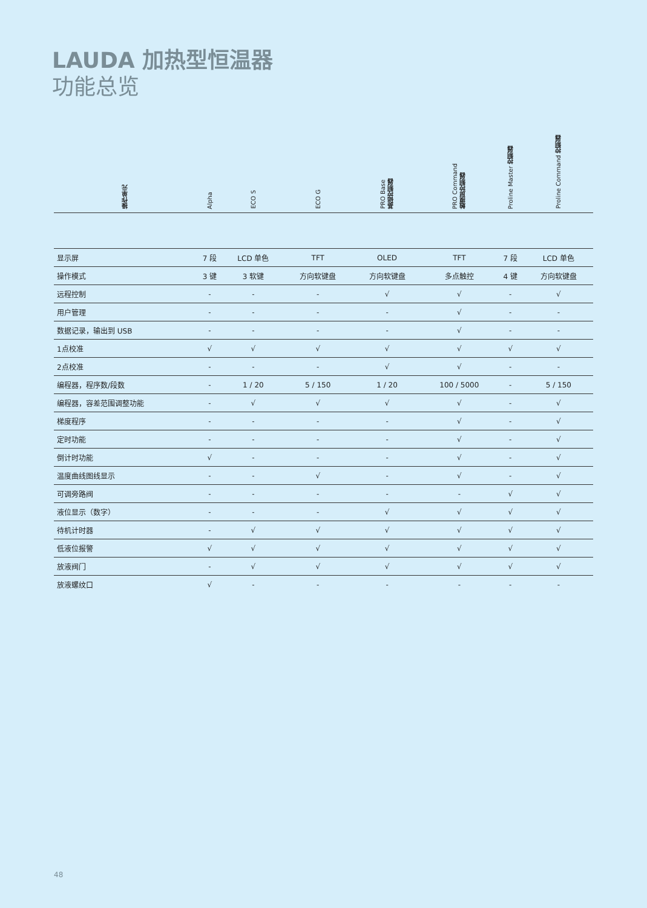LAUDA 加热型恒温器
功能总览
| 操作单元 | Alpha | ECO S | ECO G | PRO Base 基础控制器 | PRO Command 触摸屏控制器 | Proline Master 控制器 | Proline Command 控制器 |
| --- | --- | --- | --- | --- | --- | --- | --- |
| 显示屏 | 7 段 | LCD 单色 | TFT | OLED | TFT | 7 段 | LCD 单色 |
| 操作模式 | 3 键 | 3 软键 | 方向软键盘 | 方向软键盘 | 多点触控 | 4 键 | 方向软键盘 |
| 远程控制 | - | - | - | √ | √ | - | √ |
| 用户管理 | - | - | - | - | √ | - | - |
| 数据记录，输出到 USB | - | - | - | - | √ | - | - |
| 1点校准 | √ | √ | √ | √ | √ | √ | √ |
| 2点校准 | - | - | - | √ | √ | - | - |
| 编程器，程序数/段数 | - | 1 / 20 | 5 / 150 | 1 / 20 | 100 / 5000 | - | 5 / 150 |
| 编程器，容差范围调整功能 | - | √ | √ | √ | √ | - | √ |
| 梯度程序 | - | - | - | - | √ | - | √ |
| 定时功能 | - | - | - | - | √ | - | √ |
| 倒计时功能 | √ | - | - | - | √ | - | √ |
| 温度曲线图线显示 | - | - | √ | - | √ | - | √ |
| 可调旁路阀 | - | - | - | - | - | √ | √ |
| 液位显示（数字） | - | - | - | √ | √ | √ | √ |
| 待机计时器 | - | √ | √ | √ | √ | √ | √ |
| 低液位报警 | √ | √ | √ | √ | √ | √ | √ |
| 放液阀门 | - | √ | √ | √ | √ | √ | √ |
| 放液螺纹口 | √ | - | - | - | - | - | - |
48